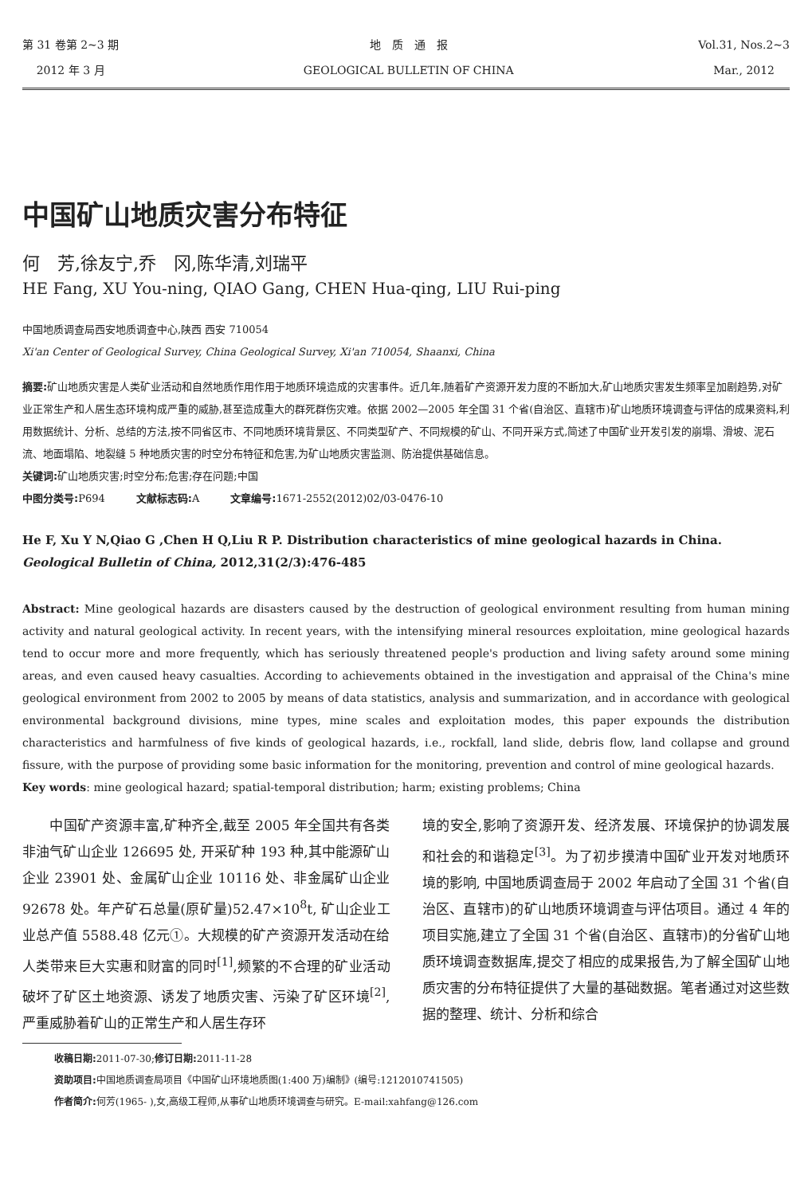第 31 卷第 2~3 期
2012 年 3 月
地　质　通　报
GEOLOGICAL BULLETIN OF CHINA
Vol.31, Nos.2~3
Mar., 2012
中国矿山地质灾害分布特征
何　芳,徐友宁,乔　冈,陈华清,刘瑞平
HE Fang, XU You-ning, QIAO Gang, CHEN Hua-qing, LIU Rui-ping
中国地质调查局西安地质调查中心,陕西 西安 710054
Xi'an Center of Geological Survey, China Geological Survey, Xi'an 710054, Shaanxi, China
摘要: 矿山地质灾害是人类矿业活动和自然地质作用作用于地质环境造成的灾害事件。近几年,随着矿产资源开发力度的不断加大,矿山地质灾害发生频率呈加剧趋势,对矿业正常生产和人居生态环境构成严重的威胁,甚至造成重大的群死群伤灾难。依据 2002—2005 年全国 31 个省(自治区、直辖市)矿山地质环境调查与评估的成果资料,利用数据统计、分析、总结的方法,按不同省区市、不同地质环境背景区、不同类型矿产、不同规模的矿山、不同开采方式,简述了中国矿业开发引发的崩塌、滑坡、泥石流、地面塌陷、地裂缝 5 种地质灾害的时空分布特征和危害,为矿山地质灾害监测、防治提供基础信息。
关键词: 矿山地质灾害;时空分布;危害;存在问题;中国
中图分类号: P694　　　文献标志码: A　　　文章编号: 1671-2552(2012)02/03-0476-10
He F, Xu Y N,Qiao G ,Chen H Q,Liu R P. Distribution characteristics of mine geological hazards in China. Geological Bulletin of China, 2012,31(2/3):476-485
Abstract: Mine geological hazards are disasters caused by the destruction of geological environment resulting from human mining activity and natural geological activity. In recent years, with the intensifying mineral resources exploitation, mine geological hazards tend to occur more and more frequently, which has seriously threatened people's production and living safety around some mining areas, and even caused heavy casualties. According to achievements obtained in the investigation and appraisal of the China's mine geological environment from 2002 to 2005 by means of data statistics, analysis and summarization, and in accordance with geological environmental background divisions, mine types, mine scales and exploitation modes, this paper expounds the distribution characteristics and harmfulness of five kinds of geological hazards, i.e., rockfall, land slide, debris flow, land collapse and ground fissure, with the purpose of providing some basic information for the monitoring, prevention and control of mine geological hazards.
Key words: mine geological hazard; spatial-temporal distribution; harm; existing problems; China
　　中国矿产资源丰富,矿种齐全,截至 2005 年全国共有各类非油气矿山企业 126695 处, 开采矿种 193 种,其中能源矿山企业 23901 处、金属矿山企业 10116 处、非金属矿山企业 92678 处。年产矿石总量(原矿量)52.47×10<sup>8</sup>t, 矿山企业工业总产值 5588.48 亿元①。大规模的矿产资源开发活动在给人类带来巨大实惠和财富的同时<sup>[1]</sup>,频繁的不合理的矿业活动破坏了矿区土地资源、诱发了地质灾害、污染了矿区环境<sup>[2]</sup>,严重威胁着矿山的正常生产和人居生存环
境的安全,影响了资源开发、经济发展、环境保护的协调发展和社会的和谐稳定<sup>[3]</sup>。为了初步摸清中国矿业开发对地质环境的影响, 中国地质调查局于 2002 年启动了全国 31 个省(自治区、直辖市)的矿山地质环境调查与评估项目。通过 4 年的项目实施,建立了全国 31 个省(自治区、直辖市)的分省矿山地质环境调查数据库,提交了相应的成果报告,为了解全国矿山地质灾害的分布特征提供了大量的基础数据。笔者通过对这些数据的整理、统计、分析和综合
收稿日期: 2011-07-30;修订日期: 2011-11-28
资助项目: 中国地质调查局项目《中国矿山环境地质图(1:400 万)编制》(编号:1212010741505)
作者简介: 何芳(1965- ),女,高级工程师,从事矿山地质环境调查与研究。E-mail:xahfang@126.com